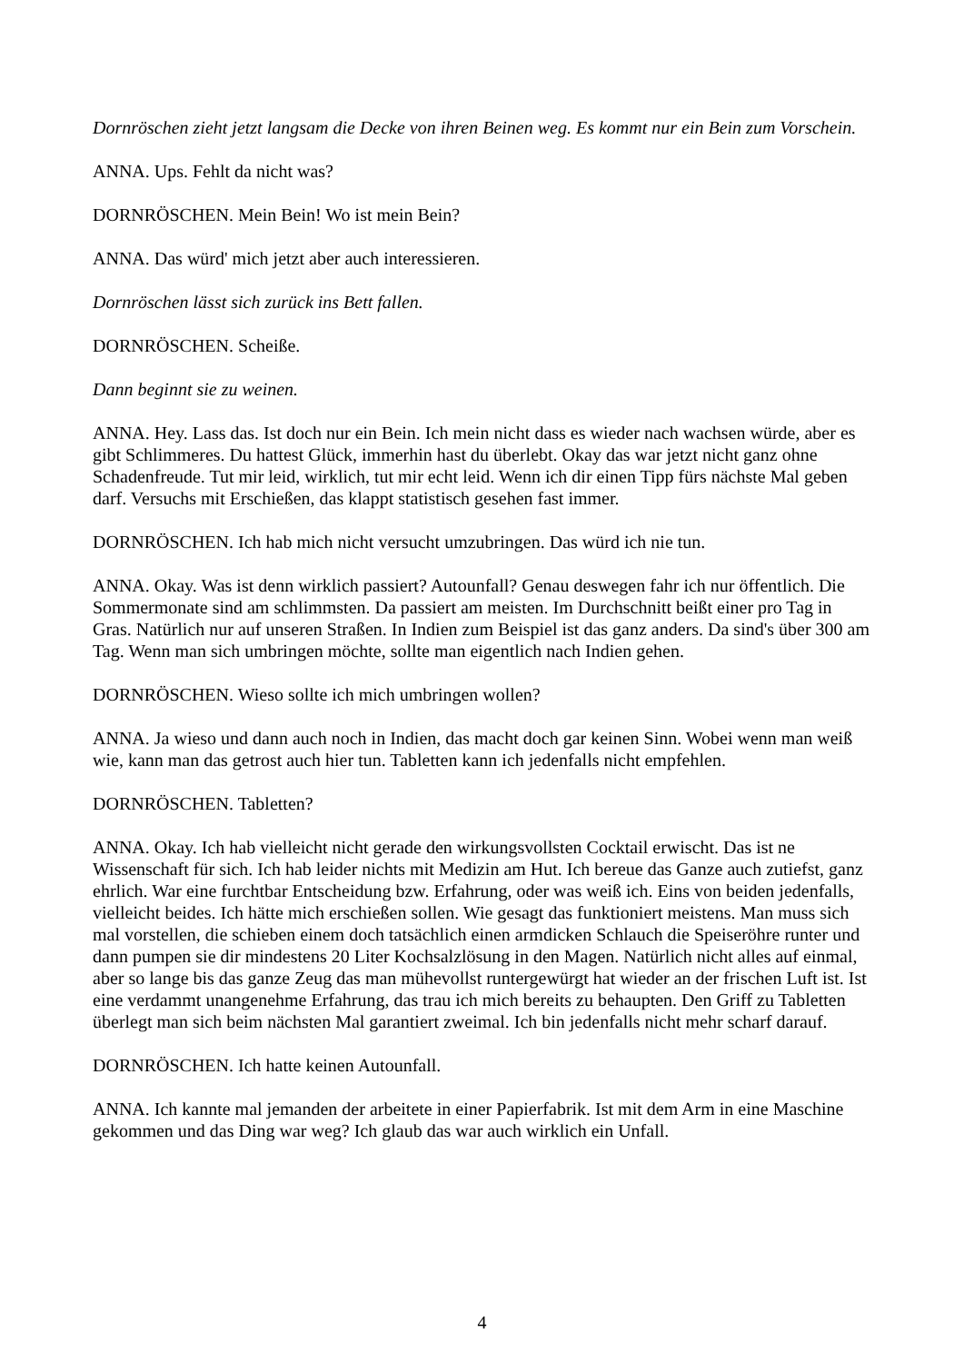Dornröschen zieht jetzt langsam die Decke von ihren Beinen weg. Es kommt nur ein Bein zum Vorschein.
ANNA. Ups. Fehlt da nicht was?
DORNRÖSCHEN. Mein Bein! Wo ist mein Bein?
ANNA. Das würd' mich jetzt aber auch interessieren.
Dornröschen lässt sich zurück ins Bett fallen.
DORNRÖSCHEN. Scheiße.
Dann beginnt sie zu weinen.
ANNA. Hey. Lass das. Ist doch nur ein Bein. Ich mein nicht dass es wieder nach wachsen würde, aber es gibt Schlimmeres. Du hattest Glück, immerhin hast du überlebt. Okay das war jetzt nicht ganz ohne Schadenfreude. Tut mir leid, wirklich, tut mir echt leid. Wenn ich dir einen Tipp fürs nächste Mal geben darf. Versuchs mit Erschießen, das klappt statistisch gesehen fast immer.
DORNRÖSCHEN. Ich hab mich nicht versucht umzubringen. Das würd ich nie tun.
ANNA. Okay. Was ist denn wirklich passiert? Autounfall? Genau deswegen fahr ich nur öffentlich. Die Sommermonate sind am schlimmsten. Da passiert am meisten. Im Durchschnitt beißt einer pro Tag in Gras. Natürlich nur auf unseren Straßen. In Indien zum Beispiel ist das ganz anders. Da sind's über 300 am Tag. Wenn man sich umbringen möchte, sollte man eigentlich nach Indien gehen.
DORNRÖSCHEN. Wieso sollte ich mich umbringen wollen?
ANNA. Ja wieso und dann auch noch in Indien, das macht doch gar keinen Sinn. Wobei wenn man weiß wie, kann man das getrost auch hier tun. Tabletten kann ich jedenfalls nicht empfehlen.
DORNRÖSCHEN. Tabletten?
ANNA. Okay. Ich hab vielleicht nicht gerade den wirkungsvollsten Cocktail erwischt. Das ist ne Wissenschaft für sich. Ich hab leider nichts mit Medizin am Hut. Ich bereue das Ganze auch zutiefst, ganz ehrlich. War eine furchtbar Entscheidung bzw. Erfahrung, oder was weiß ich. Eins von beiden jedenfalls, vielleicht beides. Ich hätte mich erschießen sollen. Wie gesagt das funktioniert meistens. Man muss sich mal vorstellen, die schieben einem doch tatsächlich einen armdicken Schlauch die Speiseröhre runter und dann pumpen sie dir mindestens 20 Liter Kochsalzlösung in den Magen. Natürlich nicht alles auf einmal, aber so lange bis das ganze Zeug das man mühevollst runtergewürgt hat wieder an der frischen Luft ist. Ist eine verdammt unangenehme Erfahrung, das trau ich mich bereits zu behaupten. Den Griff zu Tabletten überlegt man sich beim nächsten Mal garantiert zweimal. Ich bin jedenfalls nicht mehr scharf darauf.
DORNRÖSCHEN. Ich hatte keinen Autounfall.
ANNA. Ich kannte mal jemanden der arbeitete in einer Papierfabrik. Ist mit dem Arm in eine Maschine gekommen und das Ding war weg? Ich glaub das war auch wirklich ein Unfall.
4